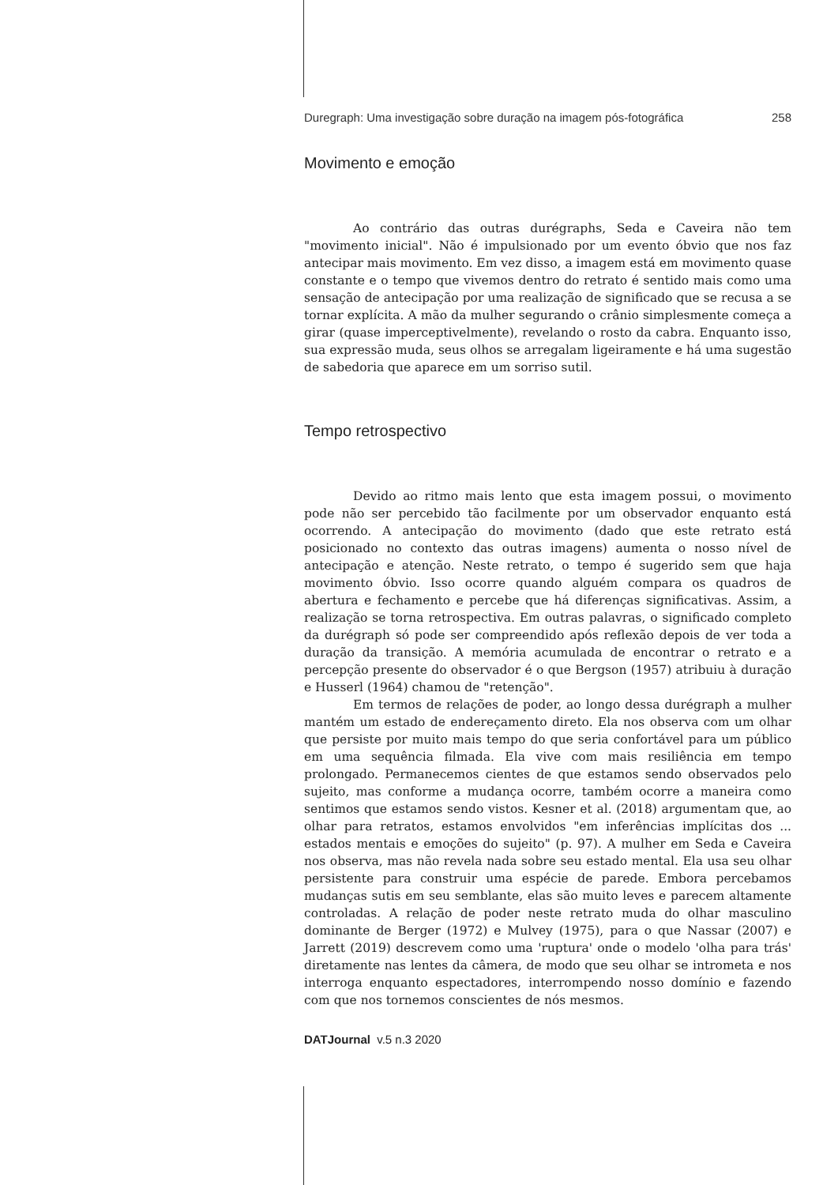Duregraph: Uma investigação sobre duração na imagem pós-fotográfica 258
Movimento e emoção
Ao contrário das outras durégraphs, Seda e Caveira não tem "movimento inicial". Não é impulsionado por um evento óbvio que nos faz antecipar mais movimento. Em vez disso, a imagem está em movimento quase constante e o tempo que vivemos dentro do retrato é sentido mais como uma sensação de antecipação por uma realização de significado que se recusa a se tornar explícita. A mão da mulher segurando o crânio simplesmente começa a girar (quase imperceptivelmente), revelando o rosto da cabra. Enquanto isso, sua expressão muda, seus olhos se arregalam ligeiramente e há uma sugestão de sabedoria que aparece em um sorriso sutil.
Tempo retrospectivo
Devido ao ritmo mais lento que esta imagem possui, o movimento pode não ser percebido tão facilmente por um observador enquanto está ocorrendo. A antecipação do movimento (dado que este retrato está posicionado no contexto das outras imagens) aumenta o nosso nível de antecipação e atenção. Neste retrato, o tempo é sugerido sem que haja movimento óbvio. Isso ocorre quando alguém compara os quadros de abertura e fechamento e percebe que há diferenças significativas. Assim, a realização se torna retrospectiva. Em outras palavras, o significado completo da durégraph só pode ser compreendido após reflexão depois de ver toda a duração da transição. A memória acumulada de encontrar o retrato e a percepção presente do observador é o que Bergson (1957) atribuiu à duração e Husserl (1964) chamou de "retenção".
Em termos de relações de poder, ao longo dessa durégraph a mulher mantém um estado de endereçamento direto. Ela nos observa com um olhar que persiste por muito mais tempo do que seria confortável para um público em uma sequência filmada. Ela vive com mais resiliência em tempo prolongado. Permanecemos cientes de que estamos sendo observados pelo sujeito, mas conforme a mudança ocorre, também ocorre a maneira como sentimos que estamos sendo vistos. Kesner et al. (2018) argumentam que, ao olhar para retratos, estamos envolvidos "em inferências implícitas dos ... estados mentais e emoções do sujeito" (p. 97). A mulher em Seda e Caveira nos observa, mas não revela nada sobre seu estado mental. Ela usa seu olhar persistente para construir uma espécie de parede. Embora percebamos mudanças sutis em seu semblante, elas são muito leves e parecem altamente controladas. A relação de poder neste retrato muda do olhar masculino dominante de Berger (1972) e Mulvey (1975), para o que Nassar (2007) e Jarrett (2019) descrevem como uma 'ruptura' onde o modelo 'olha para trás' diretamente nas lentes da câmera, de modo que seu olhar se intrometa e nos interroga enquanto espectadores, interrompendo nosso domínio e fazendo com que nos tornemos conscientes de nós mesmos.
DATJournal v.5 n.3 2020